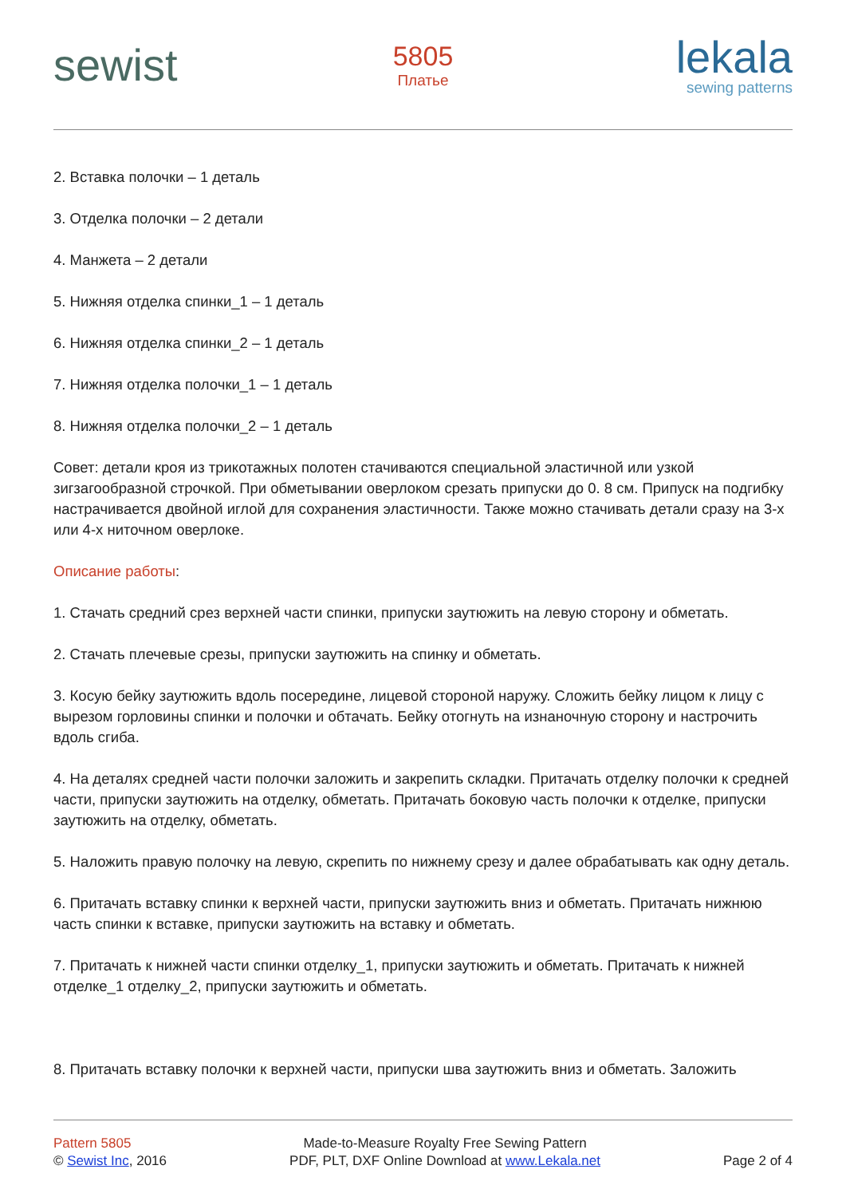sewist
5805
Платье
lekala
sewing patterns
2. Вставка полочки – 1 деталь
3. Отделка полочки – 2 детали
4. Манжета – 2 детали
5. Нижняя отделка спинки_1 – 1 деталь
6. Нижняя отделка спинки_2 – 1 деталь
7. Нижняя отделка полочки_1 – 1 деталь
8. Нижняя отделка полочки_2 – 1 деталь
Совет: детали кроя из трикотажных полотен стачиваются специальной эластичной или узкой зигзагообразной строчкой. При обметывании оверлоком срезать припуски до 0. 8 см. Припуск на подгибку настрачивается двойной иглой для сохранения эластичности. Также можно стачивать детали сразу на 3-х или 4-х ниточном оверлоке.
Описание работы:
1. Стачать средний срез верхней части спинки, припуски заутюжить на левую сторону и обметать.
2. Стачать плечевые срезы, припуски заутюжить на спинку и обметать.
3. Косую бейку заутюжить вдоль посередине, лицевой стороной наружу. Сложить бейку лицом к лицу с вырезом горловины спинки и полочки и обтачать. Бейку отогнуть на изнаночную сторону и настрочить вдоль сгиба.
4. На деталях средней части полочки заложить и закрепить складки. Притачать отделку полочки к средней части, припуски заутюжить на отделку, обметать. Притачать боковую часть полочки к отделке, припуски заутюжить на отделку, обметать.
5. Наложить правую полочку на левую, скрепить по нижнему срезу и далее обрабатывать как одну деталь.
6. Притачать вставку спинки к верхней части, припуски заутюжить вниз и обметать. Притачать нижнюю часть спинки к вставке, припуски заутюжить на вставку и обметать.
7. Притачать к нижней части спинки отделку_1, припуски заутюжить и обметать. Притачать к нижней отделке_1 отделку_2, припуски заутюжить и обметать.
8. Притачать вставку полочки к верхней части, припуски шва заутюжить вниз и обметать. Заложить
Pattern 5805
© Sewist Inc, 2016
Made-to-Measure Royalty Free Sewing Pattern
PDF, PLT, DXF Online Download at www.Lekala.net
Page 2 of 4